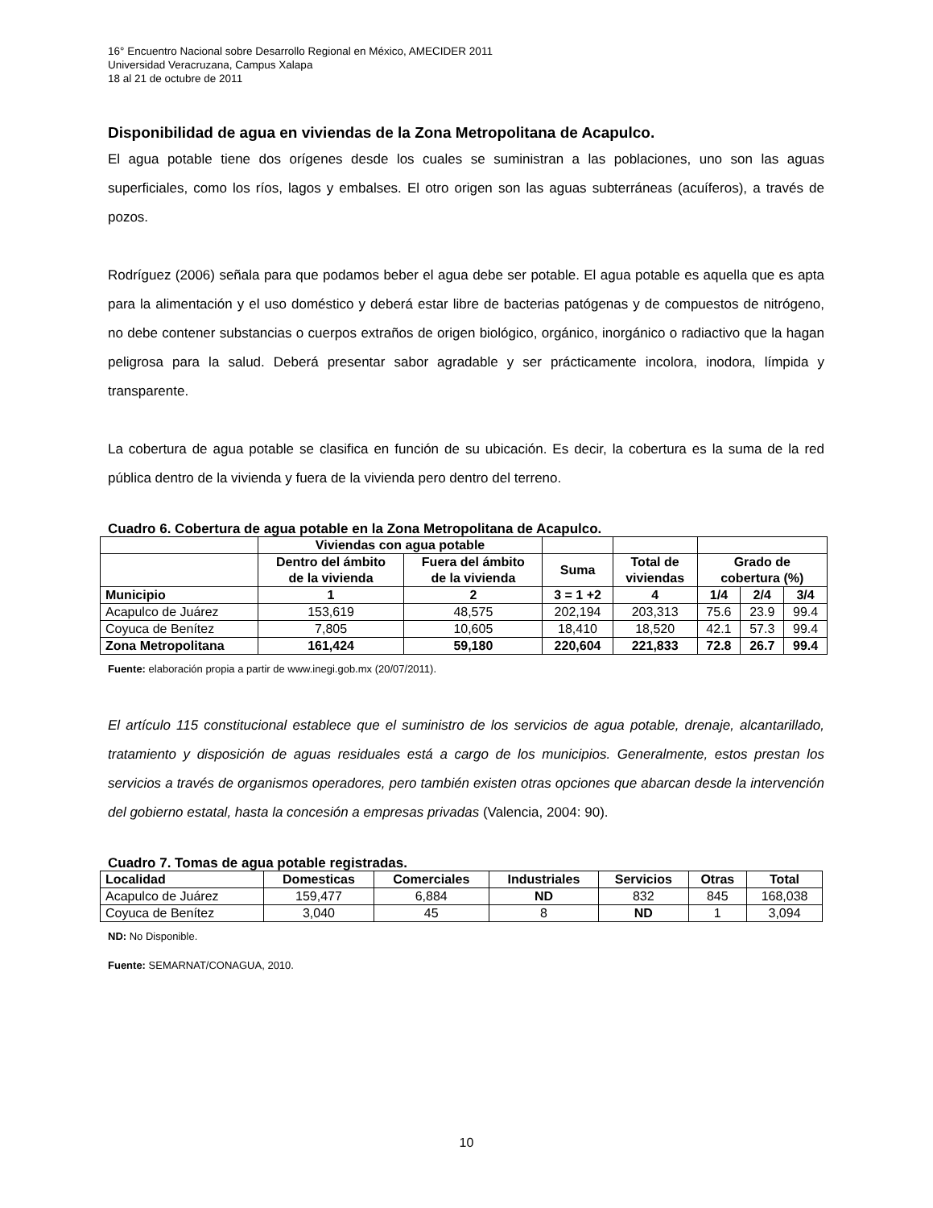16° Encuentro Nacional sobre Desarrollo Regional en México, AMECIDER 2011
Universidad Veracruzana, Campus Xalapa
18 al 21 de octubre de 2011
Disponibilidad de agua en viviendas de la Zona Metropolitana de Acapulco.
El agua potable tiene dos orígenes desde los cuales se suministran a las poblaciones, uno son las aguas superficiales, como los ríos, lagos y embalses. El otro origen son las aguas subterráneas (acuíferos), a través de pozos.
Rodríguez (2006) señala para que podamos beber el agua debe ser potable. El agua potable es aquella que es apta para la alimentación y el uso doméstico y deberá estar libre de bacterias patógenas y de compuestos de nitrógeno, no debe contener substancias o cuerpos extraños de origen biológico, orgánico, inorgánico o radiactivo que la hagan peligrosa para la salud. Deberá presentar sabor agradable y ser prácticamente incolora, inodora, límpida y transparente.
La cobertura de agua potable se clasifica en función de su ubicación. Es decir, la cobertura es la suma de la red pública dentro de la vivienda y fuera de la vivienda pero dentro del terreno.
Cuadro 6. Cobertura de agua potable en la Zona Metropolitana de Acapulco.
| | Viviendas con agua potable | | | | | | |
| --- | --- | --- | --- | --- | --- | --- | --- |
| | Dentro del ámbito de la vivienda | Fuera del ámbito de la vivienda | Suma | Total de viviendas | Grado de cobertura (%) | | |
| Municipio | 1 | 2 | 3 = 1 +2 | 4 | 1/4 | 2/4 | 3/4 |
| Acapulco de Juárez | 153,619 | 48,575 | 202,194 | 203,313 | 75.6 | 23.9 | 99.4 |
| Coyuca de Benítez | 7,805 | 10,605 | 18,410 | 18,520 | 42.1 | 57.3 | 99.4 |
| Zona Metropolitana | 161,424 | 59,180 | 220,604 | 221,833 | 72.8 | 26.7 | 99.4 |
Fuente: elaboración propia a partir de www.inegi.gob.mx (20/07/2011).
El artículo 115 constitucional establece que el suministro de los servicios de agua potable, drenaje, alcantarillado, tratamiento y disposición de aguas residuales está a cargo de los municipios. Generalmente, estos prestan los servicios a través de organismos operadores, pero también existen otras opciones que abarcan desde la intervención del gobierno estatal, hasta la concesión a empresas privadas (Valencia, 2004: 90).
Cuadro 7. Tomas de agua potable registradas.
| Localidad | Domesticas | Comerciales | Industriales | Servicios | Otras | Total |
| --- | --- | --- | --- | --- | --- | --- |
| Acapulco de Juárez | 159,477 | 6,884 | ND | 832 | 845 | 168,038 |
| Coyuca de Benítez | 3,040 | 45 | 8 | ND | 1 | 3,094 |
ND: No Disponible.
Fuente: SEMARNAT/CONAGUA, 2010.
10